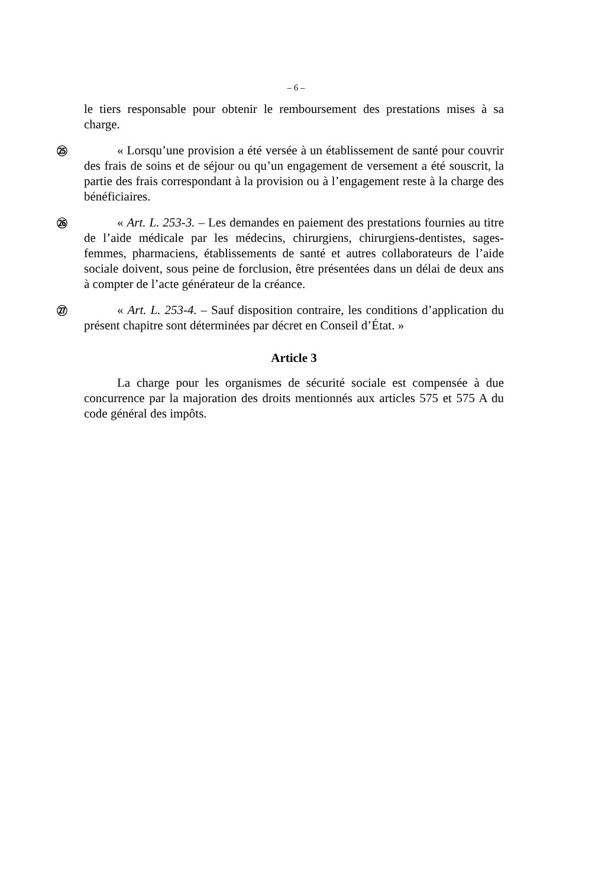– 6 –
le tiers responsable pour obtenir le remboursement des prestations mises à sa charge.
㉕
« Lorsqu’une provision a été versée à un établissement de santé pour couvrir des frais de soins et de séjour ou qu’un engagement de versement a été souscrit, la partie des frais correspondant à la provision ou à l’engagement reste à la charge des bénéficiaires.
㉖
« Art. L. 253-3. – Les demandes en paiement des prestations fournies au titre de l’aide médicale par les médecins, chirurgiens, chirurgiens-dentistes, sages-femmes, pharmaciens, établissements de santé et autres collaborateurs de l’aide sociale doivent, sous peine de forclusion, être présentées dans un délai de deux ans à compter de l’acte générateur de la créance.
㉗
« Art. L. 253-4. – Sauf disposition contraire, les conditions d’application du présent chapitre sont déterminées par décret en Conseil d’État. »
Article 3
La charge pour les organismes de sécurité sociale est compensée à due concurrence par la majoration des droits mentionnés aux articles 575 et 575 A du code général des impôts.